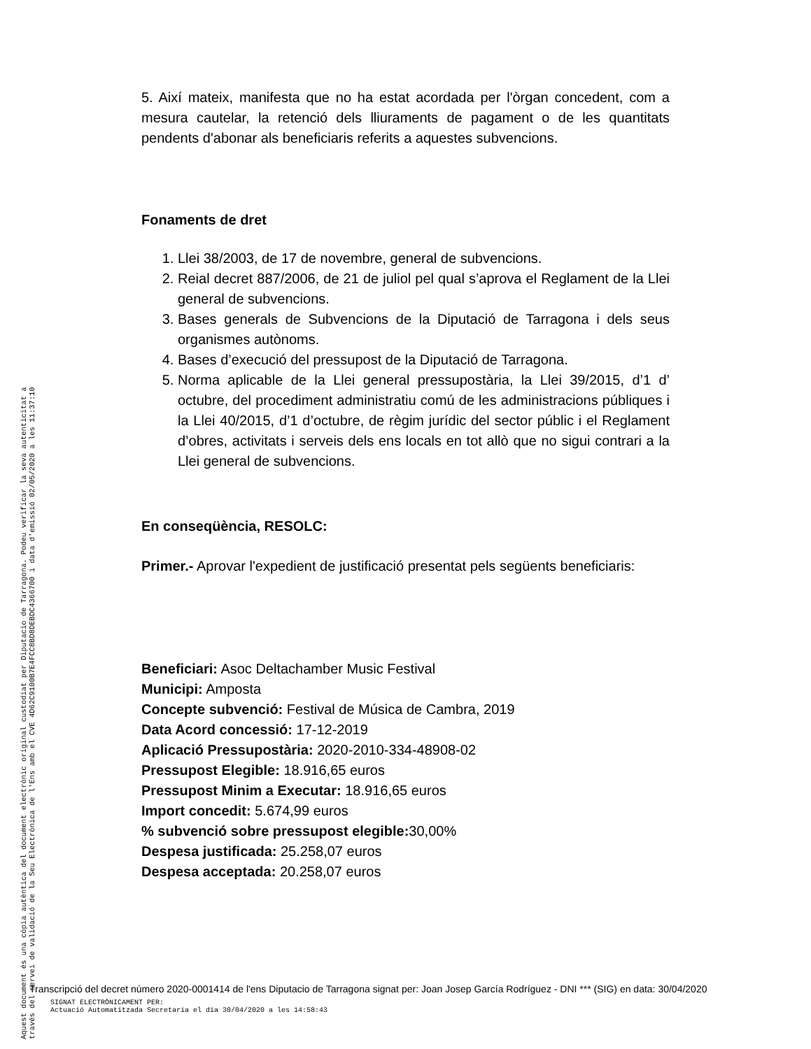5. Així mateix, manifesta que no ha estat acordada per l'òrgan concedent, com a mesura cautelar, la retenció dels lliuraments de pagament o de les quantitats pendents d'abonar als beneficiaris referits a aquestes subvencions.
Fonaments de dret
1. Llei 38/2003, de 17 de novembre, general de subvencions.
2. Reial decret 887/2006, de 21 de juliol pel qual s’aprova el Reglament de la Llei general de subvencions.
3. Bases generals de Subvencions de la Diputació de Tarragona i dels seus organismes autònoms.
4. Bases d’execució del pressupost de la Diputació de Tarragona.
5. Norma aplicable de la Llei general pressupostària, la Llei 39/2015, d’1 d’ octubre, del procediment administratiu comú de les administracions públiques i la Llei 40/2015, d’1 d’octubre, de règim jurídic del sector públic i el Reglament d’obres, activitats i serveis dels ens locals en tot allò que no sigui contrari a la Llei general de subvencions.
En conseqüència, RESOLC:
Primer.- Aprovar l'expedient de justificació presentat pels següents beneficiaris:
Beneficiari: Asoc Deltachamber Music Festival
Municipi: Amposta
Concepte subvenció: Festival de Música de Cambra, 2019
Data Acord concessió: 17-12-2019
Aplicació Pressupostària: 2020-2010-334-48908-02
Pressupost Elegible: 18.916,65 euros
Pressupost Minim a Executar: 18.916,65 euros
Import concedit: 5.674,99 euros
% subvenció sobre pressupost elegible: 30,00%
Despesa justificada: 25.258,07 euros
Despesa acceptada: 20.258,07 euros
Aquest document és una còpia autèntica del document electrònic original custodiat per Diputacio de Tarragona. Podeu verificar la seva autenticitat a
través del servei de validació de la Seu Electrònica de l'Ens amb el CVE 4D62C9100B7E4FCC8BD8DEBDC4366700 i data d'emissió 02/05/2020 a les 11:37:10
Transcripció del decret número 2020-0001414 de l'ens Diputacio de Tarragona signat per: Joan Josep García Rodríguez - DNI *** (SIG) en data: 30/04/2020
SIGNAT ELECTRÒNICAMENT PER:
Actuació Automatitzada Secretaria el dia 30/04/2020 a les 14:58:43